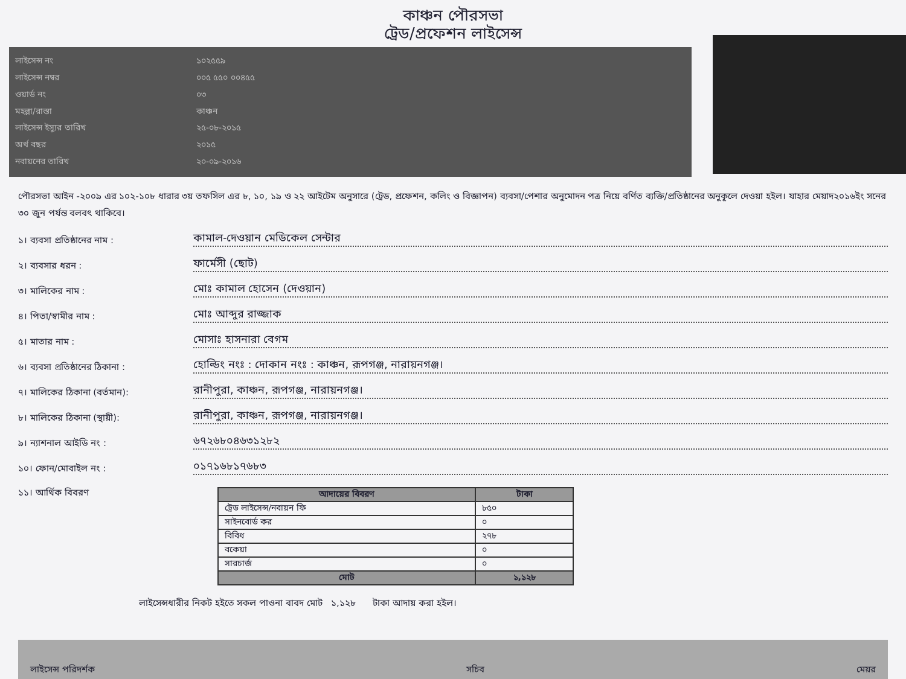কাঞ্চন পৌরসভা
ট্রেড/প্রফেশন লাইসেন্স
লাইসেন্স নং
১০২৫৫৯
লাইসেন্স নম্বর
০০৫ ৫৫০ ০০৪৫৫
ওয়ার্ড নং
০৩
মহল্লা/রাস্তা
কাঞ্চন
লাইসেন্স ইস্যুর তারিখ
২৫-০৮-২০১৫
অর্থ বছর
২০১৫
নবায়নের তারিখ
২০-০৯-২০১৬
পৌরসভা আইন -২০০৯ এর ১০২-১০৮ ধারার ৩য় তফসিল এর ৮, ১০, ১৯ ও ২২ আইটেম অনুসারে (ট্রেড, প্রফেশন, কলিং ও বিজ্ঞাপন) ব্যবসা/পেশার অনুমোদন পত্র নিয়ে বর্ণিত ব্যক্তি/প্রতিষ্ঠানের অনুকূলে দেওয়া হইল। যাহার মেয়াদ২০১৬ইং সনের ৩০ জুন পর্যন্ত বলবৎ থাকিবে।
১। ব্যবসা প্রতিষ্ঠানের নাম :
কামাল-দেওয়ান মেডিকেল সেন্টার
২। ব্যবসার ধরন :
ফার্মেসী (ছোট)
৩। মালিকের নাম :
মোঃ কামাল হোসেন (দেওয়ান)
৪। পিতা/স্বামীর নাম :
মোঃ আব্দুর রাজ্জাক
৫। মাতার নাম :
মোসাঃ হাসনারা বেগম
৬। ব্যবসা প্রতিষ্ঠানের ঠিকানা :
হোল্ডিং নংঃ : দোকান নংঃ : কাঞ্চন, রূপগঞ্জ, নারায়নগঞ্জ।
৭। মালিকের ঠিকানা (বর্তমান):
রানীপুরা, কাঞ্চন, রূপগঞ্জ, নারায়নগঞ্জ।
৮। মালিকের ঠিকানা (স্থায়ী):
রানীপুরা, কাঞ্চন, রূপগঞ্জ, নারায়নগঞ্জ।
৯। ন্যাশনাল আইডি নং :
৬৭২৬৮০৪৬৩১২৮২
১০। ফোন/মোবাইল নং :
০১৭১৬৮১৭৬৮৩
১১। আর্থিক বিবরণ
| আদায়ের বিবরণ | টাকা |
| --- | --- |
| ট্রেড লাইসেন্স/নবায়ন ফি | ৮৫০ |
| সাইনবোর্ড কর | ০ |
| বিবিধ | ২৭৮ |
| বকেয়া | ০ |
| সারচার্জ | ০ |
| মোট | ১,১২৮ |
লাইসেন্সধারীর নিকট হইতে সকল পাওনা বাবদ মোট ১,১২৮ টাকা আদায় করা হইল।
লাইসেন্স পরিদর্শক সচিব মেয়র